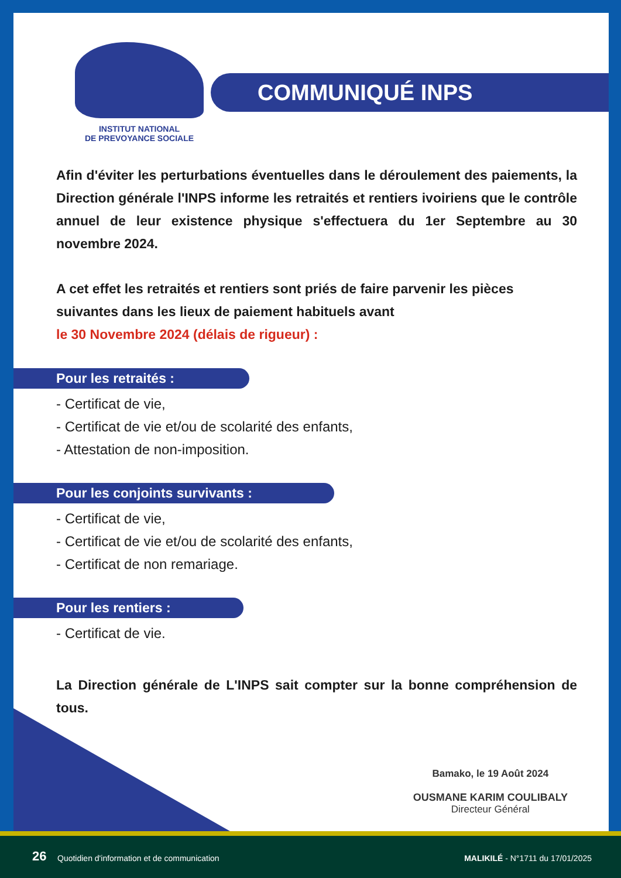INSTITUT NATIONAL
DE PREVOYANCE SOCIALE
COMMUNIQUÉ INPS
Afin d'éviter les perturbations éventuelles dans le déroulement des paiements, la Direction générale l'INPS informe les retraités et rentiers ivoiriens que le contrôle annuel de leur existence physique s'effectuera du 1er Septembre au 30 novembre 2024.
A cet effet les retraités et rentiers sont priés de faire parvenir les pièces suivantes dans les lieux de paiement habituels avant
le 30 Novembre 2024 (délais de rigueur) :
Pour les retraités :
- Certificat de vie,
- Certificat de vie et/ou de scolarité des enfants,
- Attestation de non-imposition.
Pour les conjoints survivants :
- Certificat de vie,
- Certificat de vie et/ou de scolarité des enfants,
- Certificat de non remariage.
Pour les rentiers :
- Certificat de vie.
La Direction générale de L'INPS sait compter sur la bonne compréhension de tous.
Bamako, le 19 Août 2024
OUSMANE KARIM COULIBALY
Directeur Général
26 Quotidien d'information et de communication MALIKILÉ - N°1711 du 17/01/2025